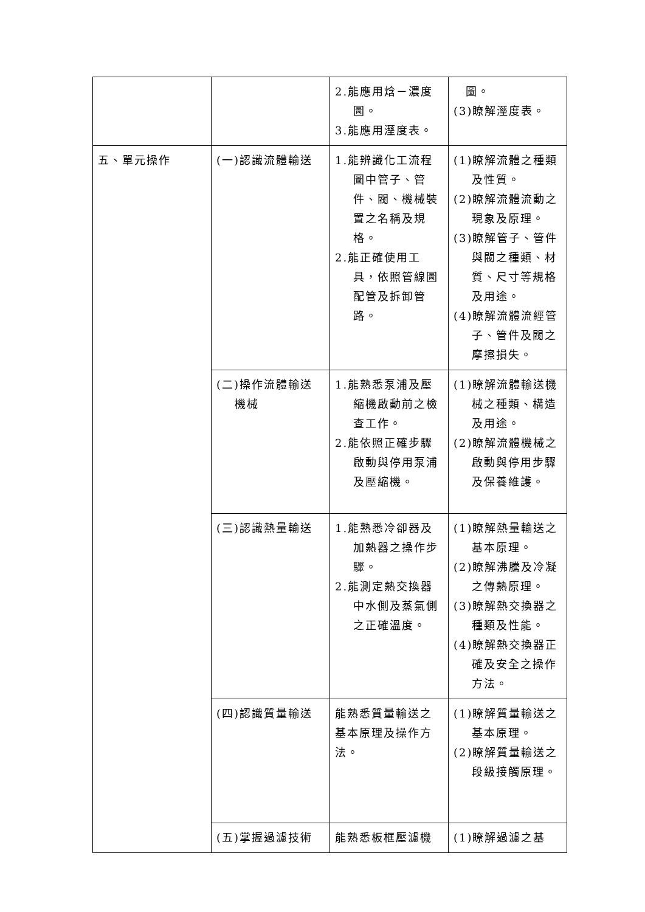| | | 2.能應用焓－濃度圖。 3.能應用溼度表。 | 圖。 (3)瞭解溼度表。 |
| 五、單元操作 | (一)認識流體輸送 | 1.能辨識化工流程圖中管子、管件、閥、機械裝置之名稱及規格。 2.能正確使用工具，依照管線圖配管及拆卸管路。 | (1)瞭解流體之種類及性質。 (2)瞭解流體流動之現象及原理。 (3)瞭解管子、管件與閥之種類、材質、尺寸等規格及用途。 (4)瞭解流體流經管子、管件及閥之摩擦損失。 |
| | (二)操作流體輸送機械 | 1.能熟悉泵浦及壓縮機啟動前之檢查工作。 2.能依照正確步驟啟動與停用泵浦及壓縮機。 | (1)瞭解流體輸送機械之種類、構造及用途。 (2)瞭解流體機械之啟動與停用步驟及保養維護。 |
| | (三)認識熱量輸送 | 1.能熟悉冷卻器及加熱器之操作步驟。 2.能測定熱交換器中水側及蒸氣側之正確溫度。 | (1)瞭解熱量輸送之基本原理。 (2)瞭解沸騰及冷凝之傳熱原理。 (3)瞭解熱交換器之種類及性能。 (4)瞭解熱交換器正確及安全之操作方法。 |
| | (四)認識質量輸送 | 能熟悉質量輸送之基本原理及操作方法。 | (1)瞭解質量輸送之基本原理。 (2)瞭解質量輸送之段級接觸原理。 |
| | (五)掌握過濾技術 | 能熟悉板框壓濾機 | (1)瞭解過濾之基 |